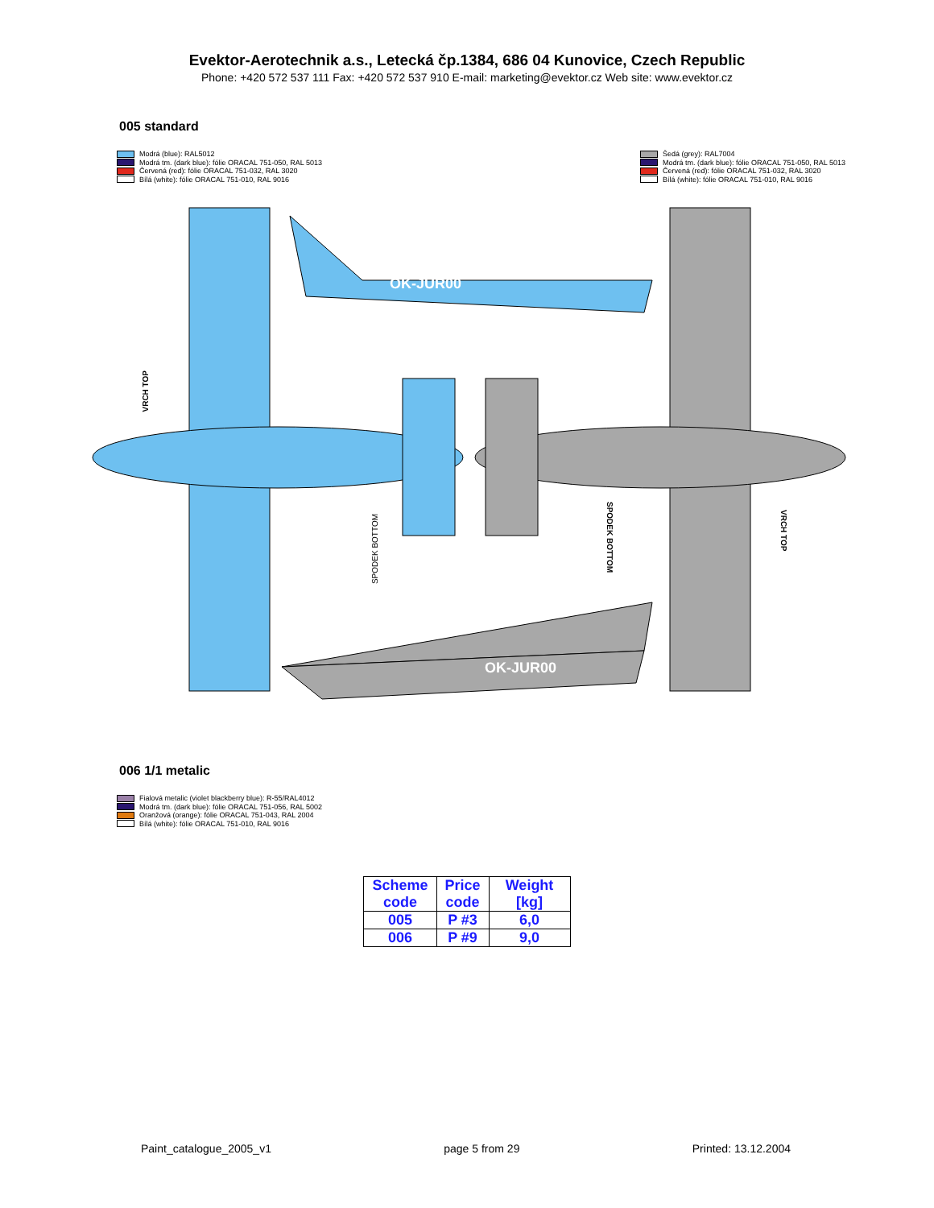Evektor-Aerotechnik a.s., Letecká čp.1384, 686 04 Kunovice, Czech Republic
Phone: +420 572 537 111 Fax: +420 572 537 910 E-mail: marketing@evektor.cz Web site: www.evektor.cz
005 standard
Modrá (blue): RAL5012
Modrá tm. (dark blue): fólie ORACAL 751-050, RAL 5013
Červená (red): fólie ORACAL 751-032, RAL 3020
Bílá (white): fólie ORACAL 751-010, RAL 9016
Šedá (grey): RAL7004
Modrá tm. (dark blue): fólie ORACAL 751-050, RAL 5013
Červená (red): fólie ORACAL 751-032, RAL 3020
Bílá (white): fólie ORACAL 751-010, RAL 9016
OK-JUR00
OK-JUR00
VRCH TOP
SPODEK BOTTOM
SPODEK BOTTOM
VRCH TOP
006 1/1 metalic
Fialová metalic (violet blackberry blue): R-55/RAL4012
Modrá tm. (dark blue): fólie ORACAL 751-056, RAL 5002
Oranžová (orange): fólie ORACAL 751-043, RAL 2004
Bílá (white): fólie ORACAL 751-010, RAL 9016
| Scheme code | Price code | Weight [kg] |
| --- | --- | --- |
| 005 | P #3 | 6,0 |
| 006 | P #9 | 9,0 |
Paint_catalogue_2005_v1 page 5 from 29 Printed: 13.12.2004